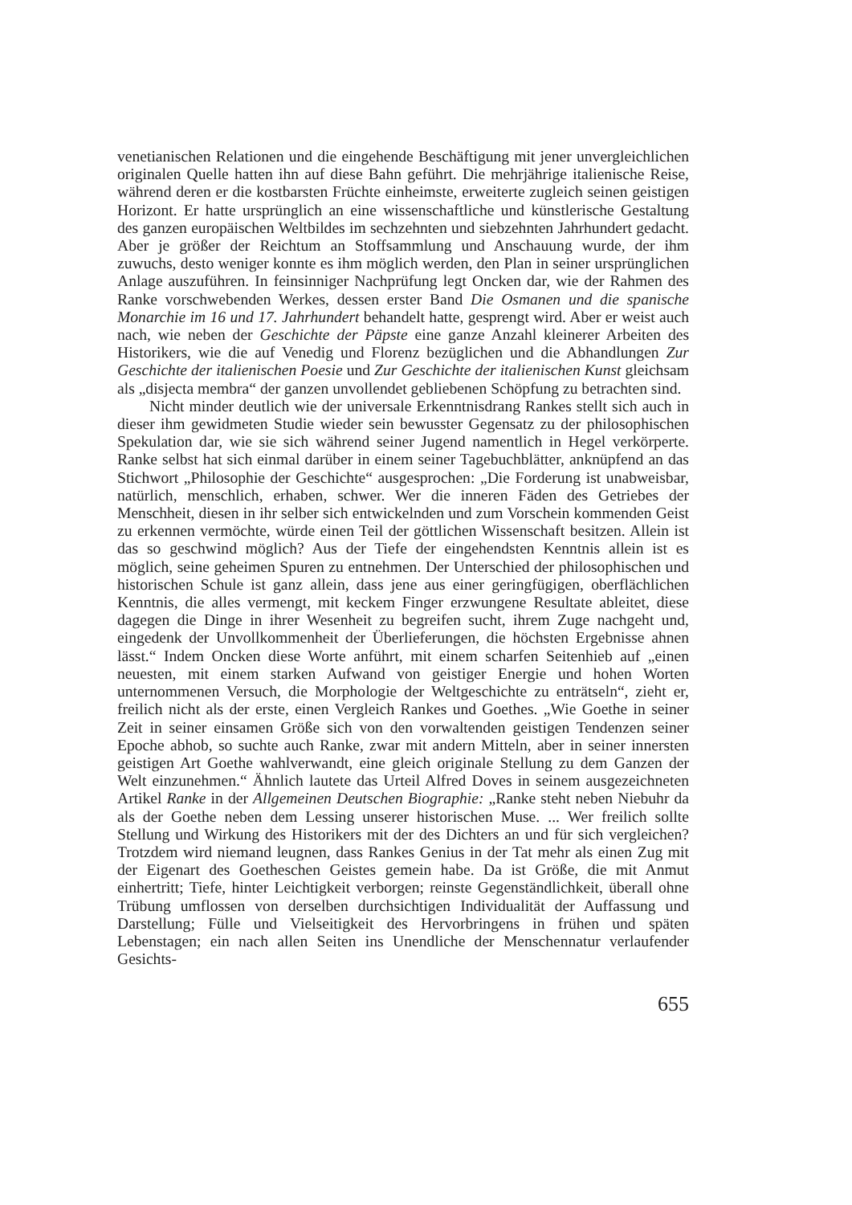venetianischen Relationen und die eingehende Beschäftigung mit jener unvergleichlichen originalen Quelle hatten ihn auf diese Bahn geführt. Die mehrjährige italienische Reise, während deren er die kostbarsten Früchte einheimste, erweiterte zugleich seinen geistigen Horizont. Er hatte ursprünglich an eine wissenschaftliche und künstlerische Gestaltung des ganzen europäischen Weltbildes im sechzehnten und siebzehnten Jahrhundert gedacht. Aber je größer der Reichtum an Stoffsammlung und Anschauung wurde, der ihm zuwuchs, desto weniger konnte es ihm möglich werden, den Plan in seiner ursprünglichen Anlage auszuführen. In feinsinniger Nachprüfung legt Oncken dar, wie der Rahmen des Ranke vorschwebenden Werkes, dessen erster Band Die Osmanen und die spanische Monarchie im 16 und 17. Jahrhundert behandelt hatte, gesprengt wird. Aber er weist auch nach, wie neben der Geschichte der Päpste eine ganze Anzahl kleinerer Arbeiten des Historikers, wie die auf Venedig und Florenz bezüglichen und die Abhandlungen Zur Geschichte der italienischen Poesie und Zur Geschichte der italienischen Kunst gleichsam als „disjecta membra“ der ganzen unvollendet gebliebenen Schöpfung zu betrachten sind.
Nicht minder deutlich wie der universale Erkenntnisdrang Rankes stellt sich auch in dieser ihm gewidmeten Studie wieder sein bewusster Gegensatz zu der philosophischen Spekulation dar, wie sie sich während seiner Jugend namentlich in Hegel verkörperte. Ranke selbst hat sich einmal darüber in einem seiner Tagebuchblätter, anknüpfend an das Stichwort „Philosophie der Geschichte“ ausgesprochen: „Die Forderung ist unabweisbar, natürlich, menschlich, erhaben, schwer. Wer die inneren Fäden des Getriebes der Menschheit, diesen in ihr selber sich entwickelnden und zum Vorschein kommenden Geist zu erkennen vermöchte, würde einen Teil der göttlichen Wissenschaft besitzen. Allein ist das so geschwind möglich? Aus der Tiefe der eingehendsten Kenntnis allein ist es möglich, seine geheimen Spuren zu entnehmen. Der Unterschied der philosophischen und historischen Schule ist ganz allein, dass jene aus einer geringfügigen, oberflächlichen Kenntnis, die alles vermengt, mit keckem Finger erzwungene Resultate ableitet, diese dagegen die Dinge in ihrer Wesenheit zu begreifen sucht, ihrem Zuge nachgeht und, eingedenk der Unvollkommenheit der Überlieferungen, die höchsten Ergebnisse ahnen lässt.“ Indem Oncken diese Worte anführt, mit einem scharfen Seitenhieb auf „einen neuesten, mit einem starken Aufwand von geistiger Energie und hohen Worten unternommenen Versuch, die Morphologie der Weltgeschichte zu enträtseln“, zieht er, freilich nicht als der erste, einen Vergleich Rankes und Goethes. „Wie Goethe in seiner Zeit in seiner einsamen Größe sich von den vorwaltenden geistigen Tendenzen seiner Epoche abhob, so suchte auch Ranke, zwar mit andern Mitteln, aber in seiner innersten geistigen Art Goethe wahlverwandt, eine gleich originale Stellung zu dem Ganzen der Welt einzunehmen.“ Ähnlich lautete das Urteil Alfred Doves in seinem ausgezeichneten Artikel Ranke in der Allgemeinen Deutschen Biographie: „Ranke steht neben Niebuhr da als der Goethe neben dem Lessing unserer historischen Muse. ... Wer freilich sollte Stellung und Wirkung des Historikers mit der des Dichters an und für sich vergleichen? Trotzdem wird niemand leugnen, dass Rankes Genius in der Tat mehr als einen Zug mit der Eigenart des Goetheschen Geistes gemein habe. Da ist Größe, die mit Anmut einhertritt; Tiefe, hinter Leichtigkeit verborgen; reinste Gegenständlichkeit, überall ohne Trübung umflossen von derselben durchsichtigen Individualität der Auffassung und Darstellung; Fülle und Vielseitigkeit des Hervorbringens in frühen und späten Lebenstagen; ein nach allen Seiten ins Unendliche der Menschennatur verlaufender Gesichts-
655